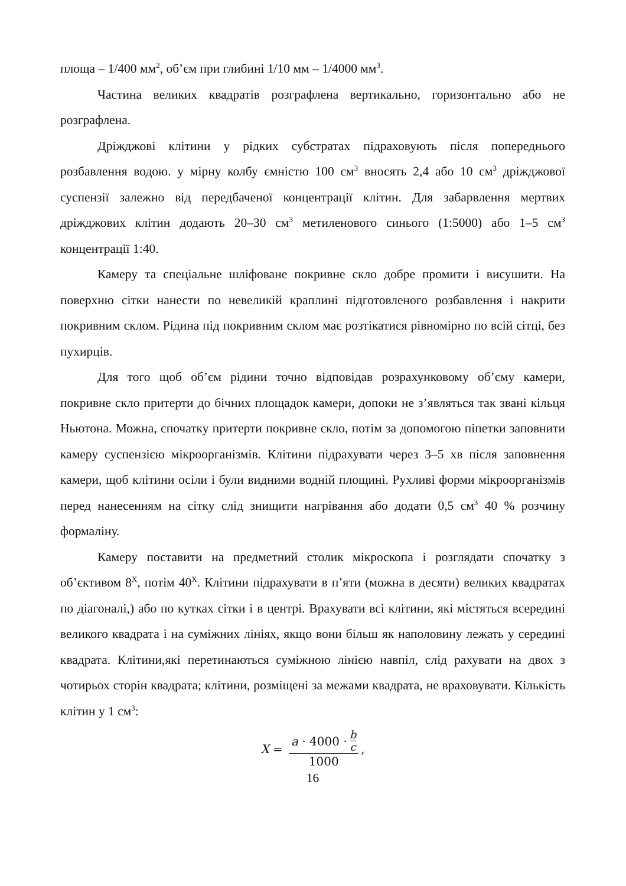площа – 1/400 мм<sup>2</sup>, об’єм при глибині 1/10 мм – 1/4000 мм<sup>3</sup>.
Частина великих квадратів розграфлена вертикально, горизонтально або не розграфлена.
Дріжджові клітини у рідких субстратах підраховують після попереднього розбавлення водою. у мірну колбу ємністю 100 см<sup>3</sup> вносять 2,4 або 10 см<sup>3</sup> дріжджової суспензії залежно від передбаченої концентрації клітин. Для забарвлення мертвих дріжджових клітин додають 20–30 см<sup>3</sup> метиленового синього (1:5000) або 1–5 см<sup>3</sup> концентрації 1:40.
Камеру та спеціальне шліфоване покривне скло добре промити і висушити. На поверхню сітки нанести по невеликій краплині підготовленого розбавлення і накрити покривним склом. Рідина під покривним склом має розтікатися рівномірно по всій сітці, без пухирців.
Для того щоб об’єм рідини точно відповідав розрахунковому об’єму камери, покривне скло притерти до бічних площадок камери, допоки не з’являться так звані кільця Ньютона. Можна, спочатку притерти покривне скло, потім за допомогою піпетки заповнити камеру суспензією мікроорганізмів. Клітини підрахувати через 3–5 хв після заповнення камери, щоб клітини осіли і були видними водній площині. Рухливі форми мікроорганізмів перед нанесенням на сітку слід знищити нагрівання або додати 0,5 см<sup>3</sup> 40 % розчину формаліну.
Камеру поставити на предметний столик мікроскопа і розглядати спочатку з об’єктивом 8<sup>X</sup>, потім 40<sup>X</sup>. Клітини підрахувати в п’яти (можна в десяти) великих квадратах по діагоналі,) або по кутках сітки і в центрі. Врахувати всі клітини, які містяться всередині великого квадрата і на суміжних лініях, якщо вони більш як наполовину лежать у середині квадрата. Клітини,які перетинаються суміжною лінією навпіл, слід рахувати на двох з чотирьох сторін квадрата; клітини, розміщені за межами квадрата, не враховувати. Кількість клітин у 1 см<sup>3</sup>:
X = a · 4000 · b c 1000,
16